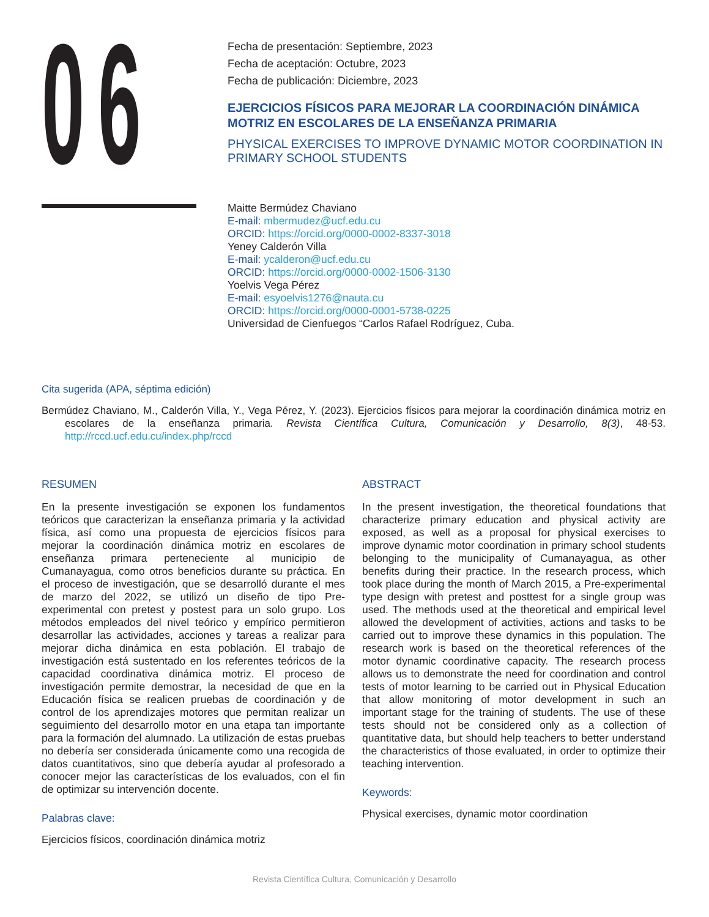06
Fecha de presentación: Septiembre, 2023
Fecha de aceptación: Octubre, 2023
Fecha de publicación: Diciembre, 2023
EJERCICIOS FÍSICOS PARA MEJORAR LA COORDINACIÓN DINÁMICA MOTRIZ EN ESCOLARES DE LA ENSEÑANZA PRIMARIA
PHYSICAL EXERCISES TO IMPROVE DYNAMIC MOTOR COORDINATION IN PRIMARY SCHOOL STUDENTS
Maitte Bermúdez Chaviano
E-mail: mbermudez@ucf.edu.cu
ORCID: https://orcid.org/0000-0002-8337-3018
Yeney Calderón Villa
E-mail: ycalderon@ucf.edu.cu
ORCID: https://orcid.org/0000-0002-1506-3130
Yoelvis Vega Pérez
E-mail: esyoelvis1276@nauta.cu
ORCID: https://orcid.org/0000-0001-5738-0225
Universidad de Cienfuegos “Carlos Rafael Rodríguez, Cuba.
Cita sugerida (APA, séptima edición)
Bermúdez Chaviano, M., Calderón Villa, Y., Vega Pérez, Y. (2023). Ejercicios físicos para mejorar la coordinación dinámica motriz en escolares de la enseñanza primaria. Revista Científica Cultura, Comunicación y Desarrollo, 8(3), 48-53. http://rccd.ucf.edu.cu/index.php/rccd
RESUMEN
En la presente investigación se exponen los fundamentos teóricos que caracterizan la enseñanza primaria y la actividad física, así como una propuesta de ejercicios físicos para mejorar la coordinación dinámica motriz en escolares de enseñanza primara perteneciente al municipio de Cumanayagua, como otros beneficios durante su práctica. En el proceso de investigación, que se desarrolló durante el mes de marzo del 2022, se utilizó un diseño de tipo Pre-experimental con pretest y postest para un solo grupo. Los métodos empleados del nivel teórico y empírico permitieron desarrollar las actividades, acciones y tareas a realizar para mejorar dicha dinámica en esta población. El trabajo de investigación está sustentado en los referentes teóricos de la capacidad coordinativa dinámica motriz. El proceso de investigación permite demostrar, la necesidad de que en la Educación física se realicen pruebas de coordinación y de control de los aprendizajes motores que permitan realizar un seguimiento del desarrollo motor en una etapa tan importante para la formación del alumnado. La utilización de estas pruebas no debería ser considerada únicamente como una recogida de datos cuantitativos, sino que debería ayudar al profesorado a conocer mejor las características de los evaluados, con el fin de optimizar su intervención docente.
Palabras clave:
Ejercicios físicos, coordinación dinámica motriz
ABSTRACT
In the present investigation, the theoretical foundations that characterize primary education and physical activity are exposed, as well as a proposal for physical exercises to improve dynamic motor coordination in primary school students belonging to the municipality of Cumanayagua, as other benefits during their practice. In the research process, which took place during the month of March 2015, a Pre-experimental type design with pretest and posttest for a single group was used. The methods used at the theoretical and empirical level allowed the development of activities, actions and tasks to be carried out to improve these dynamics in this population. The research work is based on the theoretical references of the motor dynamic coordinative capacity. The research process allows us to demonstrate the need for coordination and control tests of motor learning to be carried out in Physical Education that allow monitoring of motor development in such an important stage for the training of students. The use of these tests should not be considered only as a collection of quantitative data, but should help teachers to better understand the characteristics of those evaluated, in order to optimize their teaching intervention.
Keywords:
Physical exercises, dynamic motor coordination
Revista Científica Cultura, Comunicación y Desarrollo